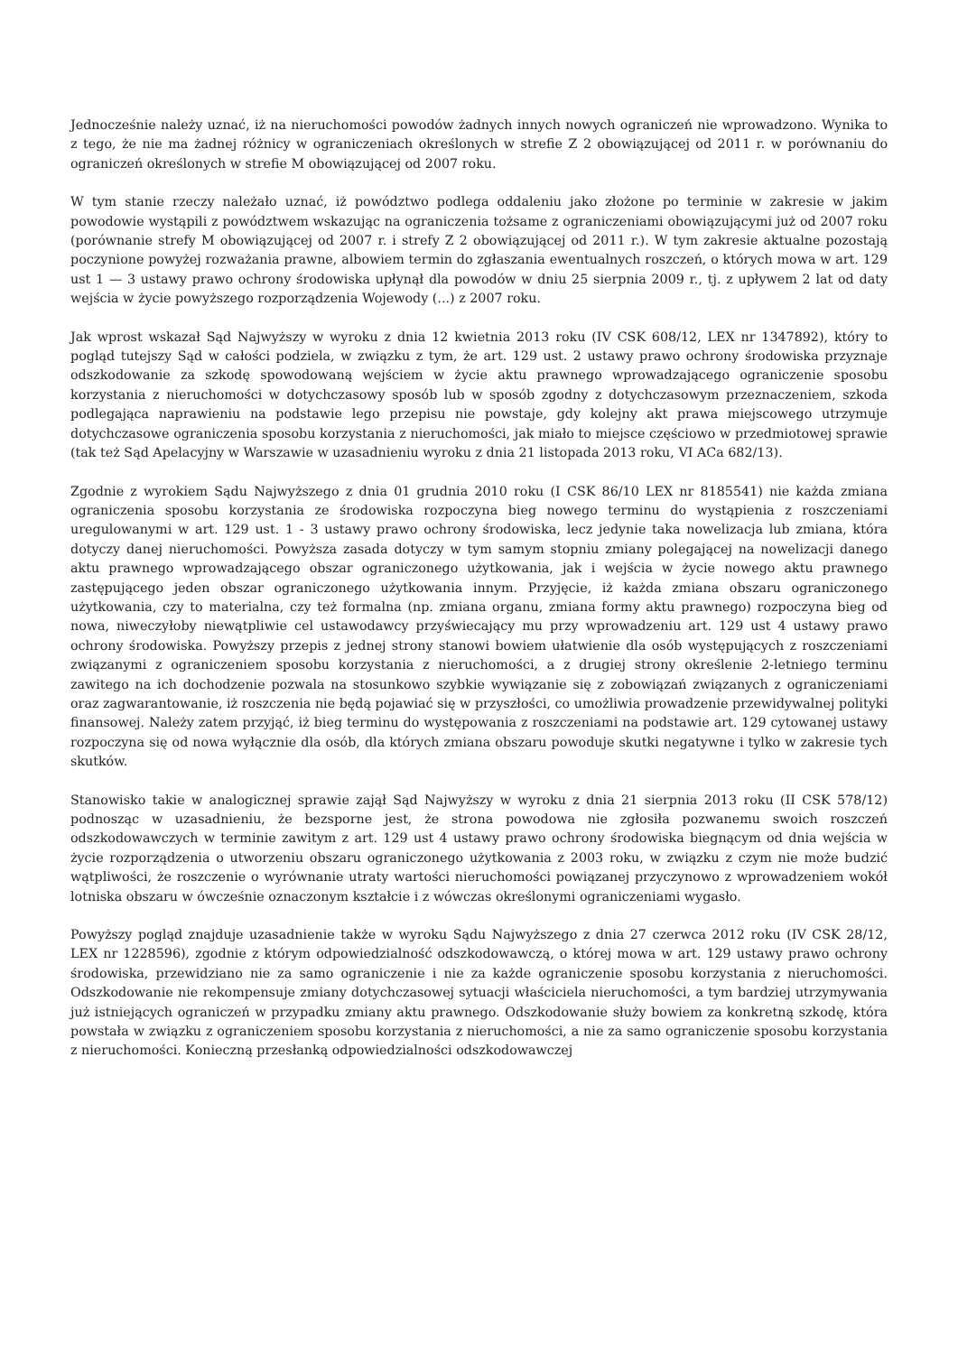Jednocześnie należy uznać, iż na nieruchomości powodów żadnych innych nowych ograniczeń nie wprowadzono. Wynika to z tego, że nie ma żadnej różnicy w ograniczeniach określonych w strefie Z 2 obowiązującej od 2011 r. w porównaniu do ograniczeń określonych w strefie M obowiązującej od 2007 roku.
W tym stanie rzeczy należało uznać, iż powództwo podlega oddaleniu jako złożone po terminie w zakresie w jakim powodowie wystąpili z powództwem wskazując na ograniczenia tożsame z ograniczeniami obowiązującymi już od 2007 roku (porównanie strefy M obowiązującej od 2007 r. i strefy Z 2 obowiązującej od 2011 r.). W tym zakresie aktualne pozostają poczynione powyżej rozważania prawne, albowiem termin do zgłaszania ewentualnych roszczeń, o których mowa w art. 129 ust 1 — 3 ustawy prawo ochrony środowiska upłynął dla powodów w dniu 25 sierpnia 2009 r., tj. z upływem 2 lat od daty wejścia w życie powyższego rozporządzenia Wojewody (...) z 2007 roku.
Jak wprost wskazał Sąd Najwyższy w wyroku z dnia 12 kwietnia 2013 roku (IV CSK 608/12, LEX nr 1347892), który to pogląd tutejszy Sąd w całości podziela, w związku z tym, że art. 129 ust. 2 ustawy prawo ochrony środowiska przyznaje odszkodowanie za szkodę spowodowaną wejściem w życie aktu prawnego wprowadzającego ograniczenie sposobu korzystania z nieruchomości w dotychczasowy sposób lub w sposób zgodny z dotychczasowym przeznaczeniem, szkoda podlegająca naprawieniu na podstawie lego przepisu nie powstaje, gdy kolejny akt prawa miejscowego utrzymuje dotychczasowe ograniczenia sposobu korzystania z nieruchomości, jak miało to miejsce częściowo w przedmiotowej sprawie (tak też Sąd Apelacyjny w Warszawie w uzasadnieniu wyroku z dnia 21 listopada 2013 roku, VI ACa 682/13).
Zgodnie z wyrokiem Sądu Najwyższego z dnia 01 grudnia 2010 roku (I CSK 86/10 LEX nr 8185541) nie każda zmiana ograniczenia sposobu korzystania ze środowiska rozpoczyna bieg nowego terminu do wystąpienia z roszczeniami uregulowanymi w art. 129 ust. 1 - 3 ustawy prawo ochrony środowiska, lecz jedynie taka nowelizacja lub zmiana, która dotyczy danej nieruchomości. Powyższa zasada dotyczy w tym samym stopniu zmiany polegającej na nowelizacji danego aktu prawnego wprowadzającego obszar ograniczonego użytkowania, jak i wejścia w życie nowego aktu prawnego zastępującego jeden obszar ograniczonego użytkowania innym. Przyjęcie, iż każda zmiana obszaru ograniczonego użytkowania, czy to materialna, czy też formalna (np. zmiana organu, zmiana formy aktu prawnego) rozpoczyna bieg od nowa, niweczyłoby niewątpliwie cel ustawodawcy przyświecający mu przy wprowadzeniu art. 129 ust 4 ustawy prawo ochrony środowiska. Powyższy przepis z jednej strony stanowi bowiem ułatwienie dla osób występujących z roszczeniami związanymi z ograniczeniem sposobu korzystania z nieruchomości, a z drugiej strony określenie 2-letniego terminu zawitego na ich dochodzenie pozwala na stosunkowo szybkie wywiązanie się z zobowiązań związanych z ograniczeniami oraz zagwarantowanie, iż roszczenia nie będą pojawiać się w przyszłości, co umożliwia prowadzenie przewidywalnej polityki finansowej. Należy zatem przyjąć, iż bieg terminu do występowania z roszczeniami na podstawie art. 129 cytowanej ustawy rozpoczyna się od nowa wyłącznie dla osób, dla których zmiana obszaru powoduje skutki negatywne i tylko w zakresie tych skutków.
Stanowisko takie w analogicznej sprawie zajął Sąd Najwyższy w wyroku z dnia 21 sierpnia 2013 roku (II CSK 578/12) podnosząc w uzasadnieniu, że bezsporne jest, że strona powodowa nie zgłosiła pozwanemu swoich roszczeń odszkodowawczych w terminie zawitym z art. 129 ust 4 ustawy prawo ochrony środowiska biegnącym od dnia wejścia w życie rozporządzenia o utworzeniu obszaru ograniczonego użytkowania z 2003 roku, w związku z czym nie może budzić wątpliwości, że roszczenie o wyrównanie utraty wartości nieruchomości powiązanej przyczynowo z wprowadzeniem wokół lotniska obszaru w ówcześnie oznaczonym kształcie i z wówczas określonymi ograniczeniami wygasło.
Powyższy pogląd znajduje uzasadnienie także w wyroku Sądu Najwyższego z dnia 27 czerwca 2012 roku (IV CSK 28/12, LEX nr 1228596), zgodnie z którym odpowiedzialność odszkodowawczą, o której mowa w art. 129 ustawy prawo ochrony środowiska, przewidziano nie za samo ograniczenie i nie za każde ograniczenie sposobu korzystania z nieruchomości. Odszkodowanie nie rekompensuje zmiany dotychczasowej sytuacji właściciela nieruchomości, a tym bardziej utrzymywania już istniejących ograniczeń w przypadku zmiany aktu prawnego. Odszkodowanie służy bowiem za konkretną szkodę, która powstała w związku z ograniczeniem sposobu korzystania z nieruchomości, a nie za samo ograniczenie sposobu korzystania z nieruchomości. Konieczną przesłanką odpowiedzialności odszkodowawczej